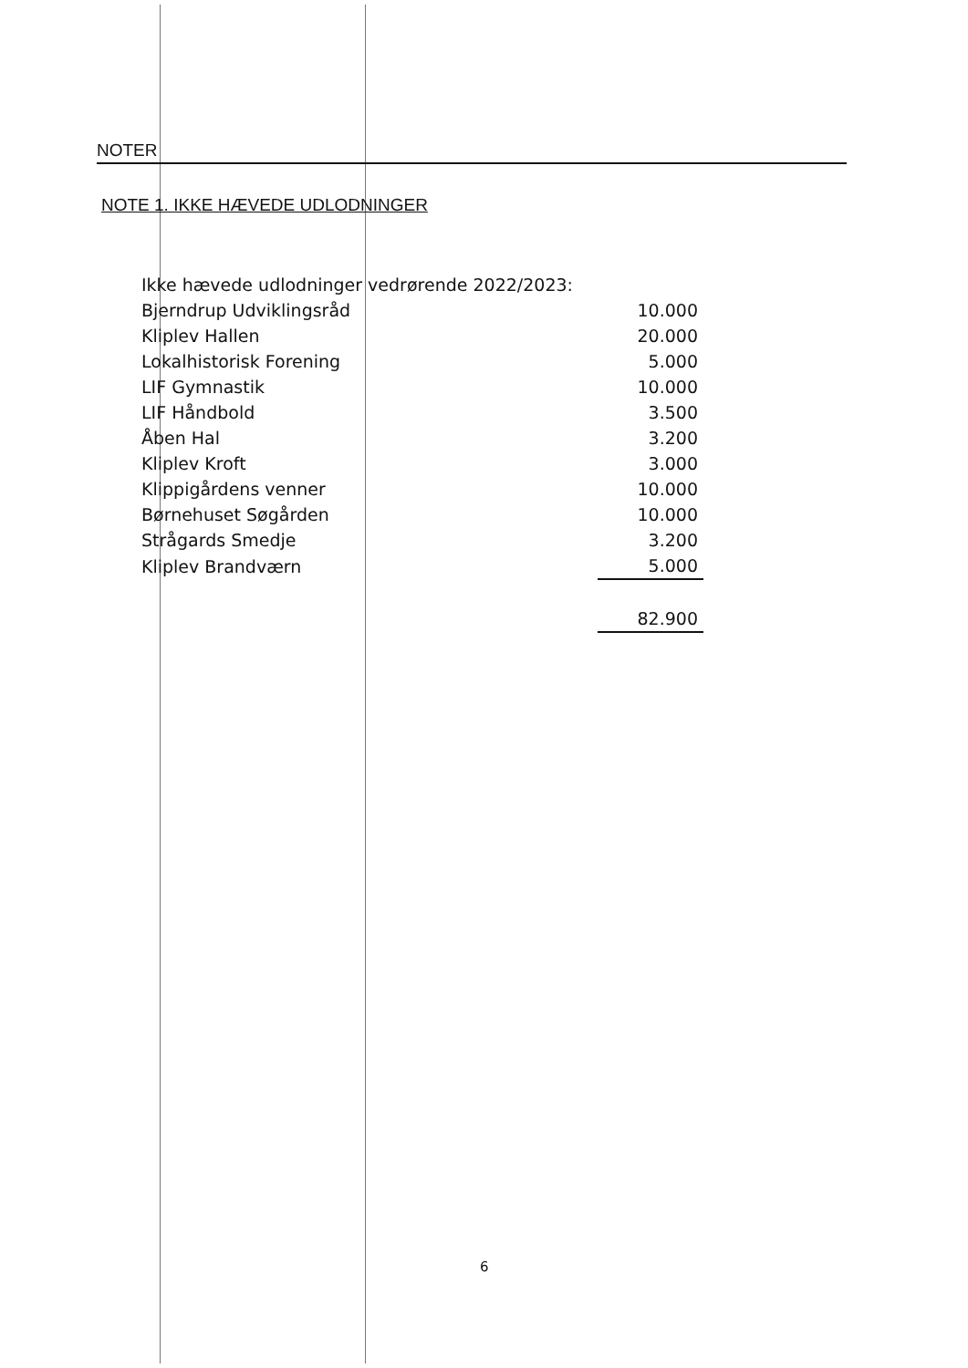NOTER
NOTE 1. IKKE HÆVEDE UDLODNINGER
| Ikke hævede udlodninger vedrørende 2022/2023: | |
| Bjerndrup Udviklingsråd | 10.000 |
| Kliplev Hallen | 20.000 |
| Lokalhistorisk Forening | 5.000 |
| LIF Gymnastik | 10.000 |
| LIF Håndbold | 3.500 |
| Åben Hal | 3.200 |
| Kliplev Kroft | 3.000 |
| Klippigårdens venner | 10.000 |
| Børnehuset Søgården | 10.000 |
| Strågards Smedje | 3.200 |
| Kliplev Brandværn | 5.000 |
| | 82.900 |
6